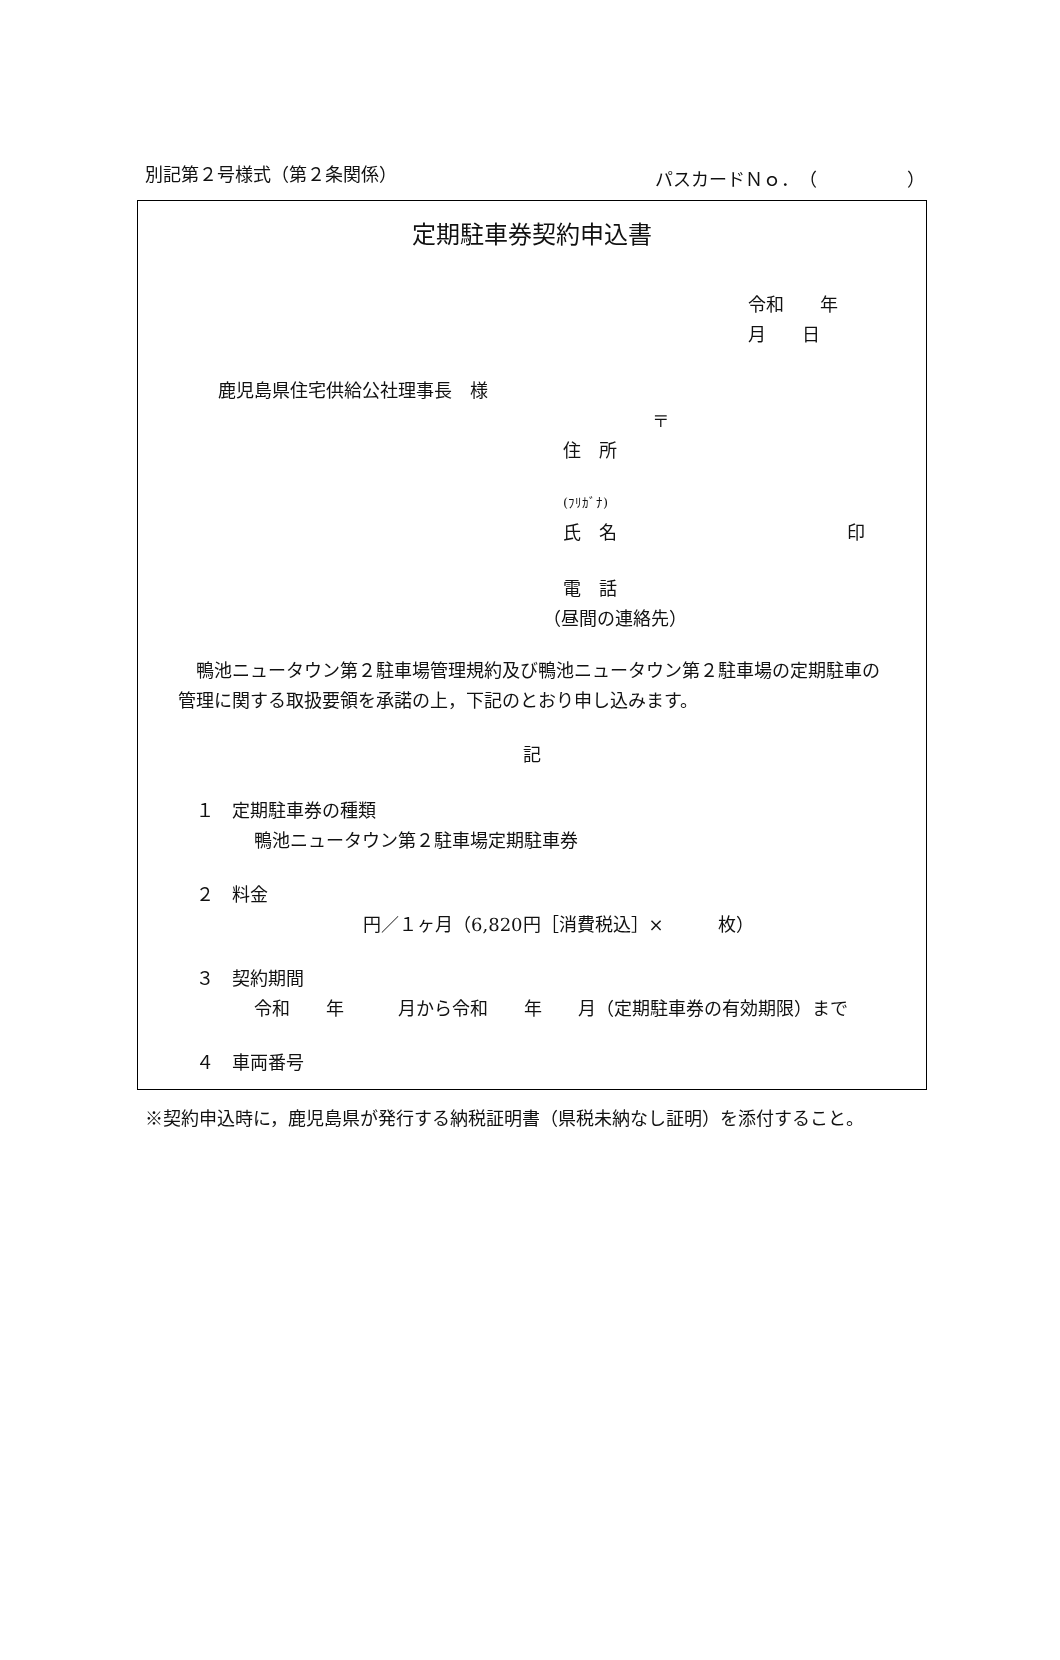別記第２号様式（第２条関係） パスカードＮｏ．（　　　　　）
定期駐車券契約申込書
令和　　年　　月　　日
鹿児島県住宅供給公社理事長　様
〒
住　所
(ﾌﾘｶﾞﾅ)
氏　名 印
電　話
（昼間の連絡先）
鴨池ニュータウン第２駐車場管理規約及び鴨池ニュータウン第２駐車場の定期駐車の管理に関する取扱要領を承諾の上，下記のとおり申し込みます。
記
　１　定期駐車券の種類
　　鴨池ニュータウン第２駐車場定期駐車券
　２　料金
円／１ヶ月（6,820円［消費税込］×　　　枚）
　３　契約期間
　　令和　　年　　　月から令和　　年　　月（定期駐車券の有効期限）まで
　４　車両番号
※契約申込時に，鹿児島県が発行する納税証明書（県税未納なし証明）を添付すること。